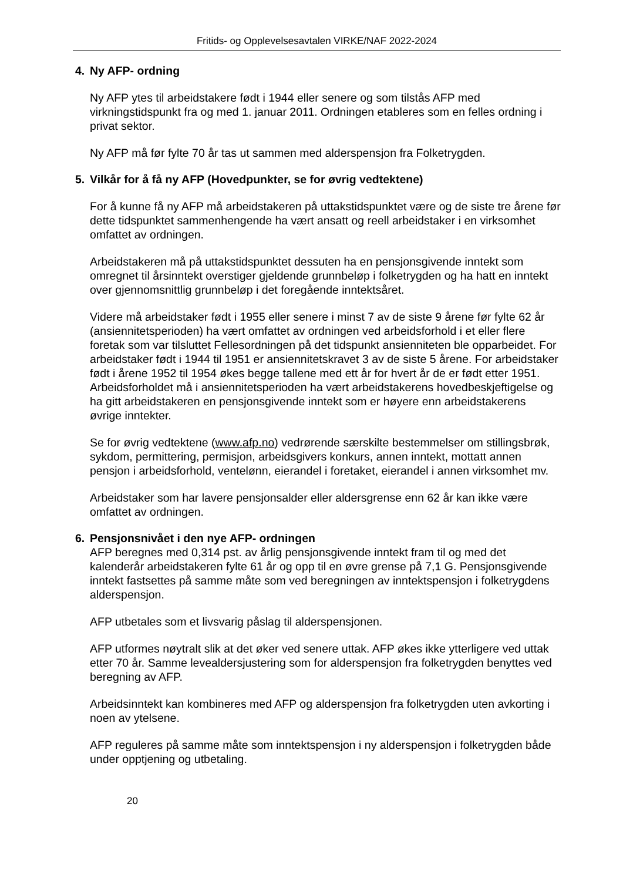Fritids- og Opplevelsesavtalen VIRKE/NAF 2022-2024
4. Ny AFP- ordning
Ny AFP ytes til arbeidstakere født i 1944 eller senere og som tilstås AFP med virkningstidspunkt fra og med 1. januar 2011. Ordningen etableres som en felles ordning i privat sektor.
Ny AFP må før fylte 70 år tas ut sammen med alderspensjon fra Folketrygden.
5. Vilkår for å få ny AFP (Hovedpunkter, se for øvrig vedtektene)
For å kunne få ny AFP må arbeidstakeren på uttakstidspunktet være og de siste tre årene før dette tidspunktet sammenhengende ha vært ansatt og reell arbeidstaker i en virksomhet omfattet av ordningen.
Arbeidstakeren må på uttakstidspunktet dessuten ha en pensjonsgivende inntekt som omregnet til årsinntekt overstiger gjeldende grunnbeløp i folketrygden og ha hatt en inntekt over gjennomsnittlig grunnbeløp i det foregående inntektsåret.
Videre må arbeidstaker født i 1955 eller senere i minst 7 av de siste 9 årene før fylte 62 år (ansiennitetsperioden) ha vært omfattet av ordningen ved arbeidsforhold i et eller flere foretak som var tilsluttet Fellesordningen på det tidspunkt ansienniteten ble opparbeidet. For arbeidstaker født i 1944 til 1951 er ansiennitetskravet 3 av de siste 5 årene. For arbeidstaker født i årene 1952 til 1954 økes begge tallene med ett år for hvert år de er født etter 1951. Arbeidsforholdet må i ansiennitetsperioden ha vært arbeidstakerens hovedbeskjeftigelse og ha gitt arbeidstakeren en pensjonsgivende inntekt som er høyere enn arbeidstakerens øvrige inntekter.
Se for øvrig vedtektene (www.afp.no) vedrørende særskilte bestemmelser om stillingsbrøk, sykdom, permittering, permisjon, arbeidsgivers konkurs, annen inntekt, mottatt annen pensjon i arbeidsforhold, ventelønn, eierandel i foretaket, eierandel i annen virksomhet mv.
Arbeidstaker som har lavere pensjonsalder eller aldersgrense enn 62 år kan ikke være omfattet av ordningen.
6. Pensjonsnivået i den nye AFP- ordningen
AFP beregnes med 0,314 pst. av årlig pensjonsgivende inntekt fram til og med det kalenderår arbeidstakeren fylte 61 år og opp til en øvre grense på 7,1 G. Pensjonsgivende inntekt fastsettes på samme måte som ved beregningen av inntektspensjon i folketrygdens alderspensjon.
AFP utbetales som et livsvarig påslag til alderspensjonen.
AFP utformes nøytralt slik at det øker ved senere uttak. AFP økes ikke ytterligere ved uttak etter 70 år. Samme levealdersjustering som for alderspensjon fra folketrygden benyttes ved beregning av AFP.
Arbeidsinntekt kan kombineres med AFP og alderspensjon fra folketrygden uten avkorting i noen av ytelsene.
AFP reguleres på samme måte som inntektspensjon i ny alderspensjon i folketrygden både under opptjening og utbetaling.
20